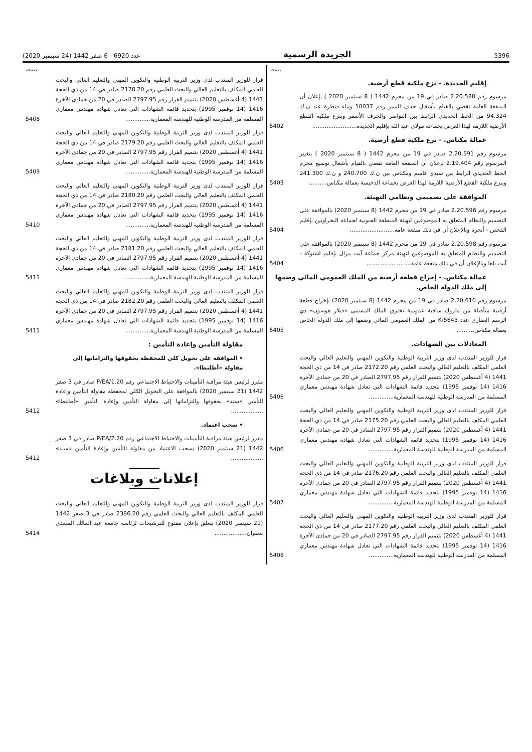5396 الجريدة الرسمية عدد 6920 - 6 صفر 1442 (24 سبتمبر 2020)
صفحة
إقليم الجديدة. - نزع ملكية قطع أرضية.
مرسوم رقم 2.20.588 صادر في 19 من محرم 1442 ( 8 سبتمبر 2020 ) بإعلان أن المنفعة العامة تقضي بالقيام بأشغال حذف الممر رقم 10037 وبناء قنطرة عند ن.ك 94.324 من الخط الحديدي الرابط بين النواصر والجرف الأصفر وبنزع ملكية القطع الأرضية اللازمة لهذا الغرض بجماعة مولاي عبد الله بإقليم الجديدة.........................
5402
عمالة مكناس. - نزع ملكية قطع أرضية.
مرسوم رقم 2.20.591 صادر في 19 من محرم 1442 ( 8 سبتمبر 2020 ) بتغيير المرسوم رقم 2.19.404 بإعلان أن المنفعة العامة تقضي بالقيام بأشغال توسيع محرم الخط الحديدي الرابط بين سيدي قاسم ومكناس بين ن.ك 240.700 و ن.ك 241.300 وبنزع ملكية القطع الأرضية اللازمة لهذا الغرض بجماعة الدخيسة بعمالة مكناس..........
5403
الموافقة على تصميمي ونظامي التهيئة.
مرسوم رقم 2.20.596 صادر في 19 من محرم 1442 (8 سبتمبر 2020) بالموافقة على التصميم والنظام المتعلق به الموضوعين لتهيئة المنطقة الجنوبية لجماعة البحراويين بإقليم الفحص - أنجرة وبالإعلان أن في ذلك منفعة عامة.........................
5404
مرسوم رقم 2.20.598 صادر في 19 من محرم 1442 (8 سبتمبر 2020) بالموافقة على التصميم والنظام المتعلق به الموضوعين لتهيئة مركز جماعة آيت مزال بإقليم اشتوكة - آيت باها وبالإعلان أن في ذلك منفعة عامة.........................
5404
عمالة مكناس. - إخراج قطعة أرضية من الملك العمومي المائي وضمها إلى ملك الدولة الخاص.
مرسوم رقم 2.20.610 صادر في 19 من محرم 1442 (8 سبتمبر 2020) بإخراج قطعة أرضية متأصلة من متروك ساقية عمومية تخترق الملك المسمى «فيلار هوسون» ذي الرسم العقاري عدد K/5643 من الملك العمومي المائي وضمها إلى ملك الدولة الخاص بعمالة مكناس..........
5405
المعادلات بين الشهادات.
قرار للوزير المنتدب لدى وزير التربية الوطنية والتكوين المهني والتعليم العالي والبحث العلمي المكلف بالتعليم العالي والبحث العلمي رقم 2172.20 صادر في 14 من ذي الحجة 1441 (4 أغسطس 2020) بتتميم القرار رقم 2797.95 الصادر في 20 من جمادى الآخرة 1416 (14 نوفمبر 1995) بتحديد قائمة الشهادات التي تعادل شهادة مهندس معماري المسلمة من المدرسة الوطنية للهندسة المعمارية..............
5406
قرار للوزير المنتدب لدى وزير التربية الوطنية والتكوين المهني والتعليم العالي والبحث العلمي المكلف بالتعليم العالي والبحث العلمي رقم 2175.20 صادر في 14 من ذي الحجة 1441 (4 أغسطس 2020) بتتميم القرار رقم 2797.95 الصادر في 20 من جمادى الآخرة 1416 (14 نوفمبر 1995) بتحديد قائمة الشهادات التي تعادل شهادة مهندس معماري المسلمة من المدرسة الوطنية للهندسة المعمارية..............
5406
قرار للوزير المنتدب لدى وزير التربية الوطنية والتكوين المهني والتعليم العالي والبحث العلمي المكلف بالتعليم العالي والبحث العلمي رقم 2176.20 صادر في 14 من ذي الحجة 1441 (4 أغسطس 2020) بتتميم القرار رقم 2797.95 الصادر في 20 من جمادى الآخرة 1416 (14 نوفمبر 1995) بتحديد قائمة الشهادات التي تعادل شهادة مهندس معماري المسلمة من المدرسة الوطنية للهندسة المعمارية..............
5407
قرار للوزير المنتدب لدى وزير التربية الوطنية والتكوين المهني والتعليم العالي والبحث العلمي المكلف بالتعليم العالي والبحث العلمي رقم 2177.20 صادر في 14 من ذي الحجة 1441 (4 أغسطس 2020) بتتميم القرار رقم 2797.95 الصادر في 20 من جمادى الآخرة 1416 (14 نوفمبر 1995) بتحديد قائمة الشهادات التي تعادل شهادة مهندس معماري المسلمة من المدرسة الوطنية للهندسة المعمارية..............
5408
صفحة
قرار للوزير المنتدب لدى وزير التربية الوطنية والتكوين المهني والتعليم العالي والبحث العلمي المكلف بالتعليم العالي والبحث العلمي رقم 2178.20 صادر في 14 من ذي الحجة 1441 (4 أغسطس 2020) بتتميم القرار رقم 2797.95 الصادر في 20 من جمادى الآخرة 1416 (14 نوفمبر 1995) بتحديد قائمة الشهادات التي تعادل شهادة مهندس معماري المسلمة من المدرسة الوطنية للهندسة المعمارية..............
5408
قرار للوزير المنتدب لدى وزير التربية الوطنية والتكوين المهني والتعليم العالي والبحث العلمي المكلف بالتعليم العالي والبحث العلمي رقم 2179.20 صادر في 14 من ذي الحجة 1441 (4 أغسطس 2020) بتتميم القرار رقم 2797.95 الصادر في 20 من جمادى الآخرة 1416 (14 نوفمبر 1995) بتحديد قائمة الشهادات التي تعادل شهادة مهندس معماري المسلمة من المدرسة الوطنية للهندسة المعمارية..............
5409
قرار للوزير المنتدب لدى وزير التربية الوطنية والتكوين المهني والتعليم العالي والبحث العلمي المكلف بالتعليم العالي والبحث العلمي رقم 2180.20 صادر في 14 من ذي الحجة 1441 (4 أغسطس 2020) بتتميم القرار رقم 2797.95 الصادر في 20 من جمادى الآخرة 1416 (14 نوفمبر 1995) بتحديد قائمة الشهادات التي تعادل شهادة مهندس معماري المسلمة من المدرسة الوطنية للهندسة المعمارية..............
5410
قرار للوزير المنتدب لدى وزير التربية الوطنية والتكوين المهني والتعليم العالي والبحث العلمي المكلف بالتعليم العالي والبحث العلمي رقم 2181.20 صادر في 14 من ذي الحجة 1441 (4 أغسطس 2020) بتتميم القرار رقم 2797.95 الصادر في 20 من جمادى الآخرة 1416 (14 نوفمبر 1995) بتحديد قائمة الشهادات التي تعادل شهادة مهندس معماري المسلمة من المدرسة الوطنية للهندسة المعمارية..............
5411
قرار للوزير المنتدب لدى وزير التربية الوطنية والتكوين المهني والتعليم العالي والبحث العلمي المكلف بالتعليم العالي والبحث العلمي رقم 2182.20 صادر في 14 من ذي الحجة 1441 (4 أغسطس 2020) بتتميم القرار رقم 2797.95 الصادر في 20 من جمادى الآخرة 1416 (14 نوفمبر 1995) بتحديد قائمة الشهادات التي تعادل شهادة مهندس معماري المسلمة من المدرسة الوطنية للهندسة المعمارية..............
5411
مقاولة التأمين وإعادة التأمين :
• الموافقة على تحويل كلي للمحفظة بحقوقها والتزاماتها إلى مقاولة «أطلنطا».
مقرر لرئيس هيئة مراقبة التأمينات والاحتياط الاجتماعي رقم P/EA/1.20 صادر في 3 صفر 1442 (21 سبتمبر 2020) بالموافقة على التحويل الكلي لمحفظة مقاولة التأمين وإعادة التأمين «سند» بحقوقها والتزاماتها إلى مقاولة التأمين وإعادة التأمين «أطلنطا» ..................
5412
• سحب اعتماد.
مقرر لرئيس هيئة مراقبة التأمينات والاحتياط الاجتماعي رقم P/EA/2.20 صادر في 3 صفر 1442 (21 سبتمبر 2020) بسحب الاعتماد من مقاولة التأمين وإعادة التأمين «سند» ..................
5412
إعلانات وبلاغات
قرار للوزير المنتدب لدى وزير التربية الوطنية والتكوين المهني والتعليم العالي والبحث العلمي المكلف بالتعليم العالي والبحث العلمي رقم 2386.20 صادر في 3 صفر 1442 (21 سبتمبر 2020) يتعلق بإعلان مفتوح للترشيحات لرئاسة جامعة عبد المالك السعدي بتطوان..................
5414